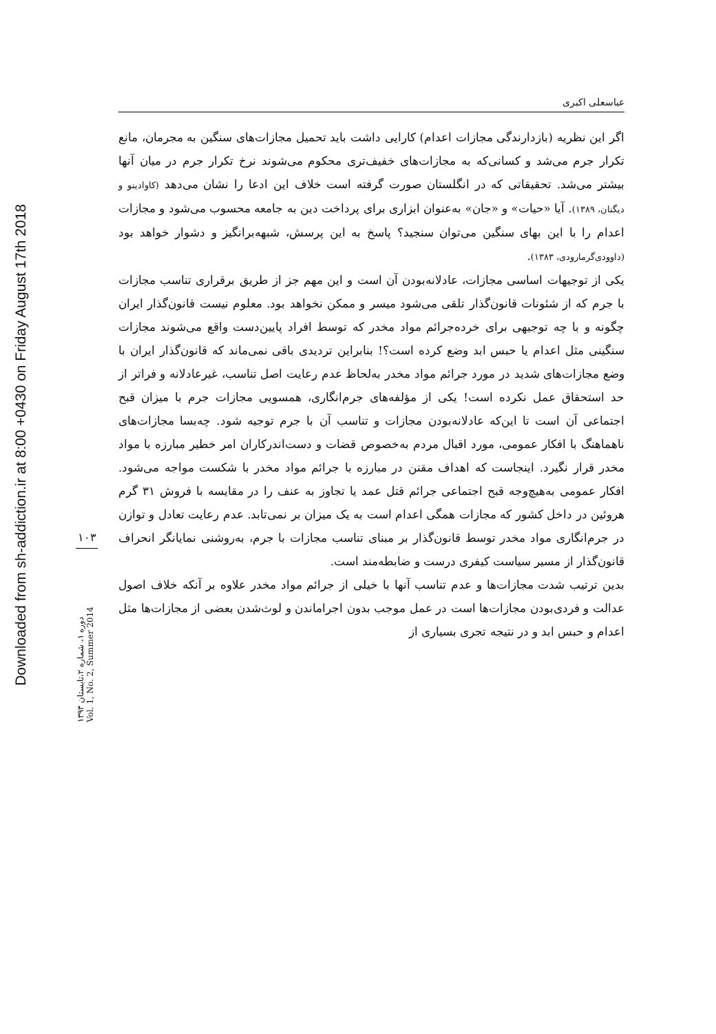Downloaded from sh-addiction.ir at 8:00 +0430 on Friday August 17th 2018
۱۰۳
دوره ۱، شماره ۲،تابستان ۱۳۹۳
Vol. 1, No. 2, Summer 2014
عباسعلی اکبری
اگر این نظریه (بازدارندگی مجازات اعدام) کارایی داشت باید تحمیل مجازات‌های سنگین به مجرمان، مانع تکرار جرم می‌شد و کسانی‌که به مجازات‌های خفیف‌تری محکوم می‌شوند نرخ تکرار جرم در میان آنها بیشتر می‌شد. تحقیقاتی که در انگلستان صورت گرفته است خلاف این ادعا را نشان می‌دهد (کاوادینو و دیگنان، ۱۳۸۹). آیا «حیات» و «جان» به‌عنوان ابزاری برای پرداخت دین به جامعه محسوب می‌شود و مجازات اعدام را با این بهای سنگین می‌توان سنجید؟ پاسخ به این پرسش، شبهه‌برانگیز و دشوار خواهد بود (داوودی‌گرمارودی، ۱۳۸۳).
یکی از توجیهات اساسی مجازات، عادلانه‌بودن آن است و این مهم جز از طریق برقراری تناسب مجازات با جرم که از شئونات قانون‌گذار تلقی می‌شود میسر و ممکن نخواهد بود. معلوم نیست قانون‌گذار ایران چگونه و با چه توجیهی برای خرده‌جرائم مواد مخدر که توسط افراد پایین‌دست واقع می‌شوند مجازات سنگینی مثل اعدام یا حبس ابد وضع کرده است؟! بنابراین تردیدی باقی نمی‌ماند که قانون‌گذار ایران با وضع مجازات‌های شدید در مورد جرائم مواد مخدر به‌لحاظ عدم رعایت اصل تناسب، غیرعادلانه و فراتر از حد استحقاق عمل نکرده است! یکی از مؤلفه‌های جرم‌انگاری، همسویی مجازات جرم با میزان قبح اجتماعی آن است تا این‌که عادلانه‌بودن مجازات و تناسب آن با جرم توجیه شود. چه‌بسا مجازات‌های ناهماهنگ با افکار عمومی، مورد اقبال مردم به‌خصوص قضات و دست‌اندرکاران امر خطیر مبارزه با مواد مخدر قرار نگیرد. اینجاست که اهداف مقنن در مبارزه با جرائم مواد مخدر با شکست مواجه می‌شود. افکار عمومی به‌هیچ‌وجه قبح اجتماعی جرائم قتل عمد یا تجاوز به عنف را در مقایسه با فروش ۳۱ گرم هروئین در داخل کشور که مجازات همگی اعدام است به یک میزان بر نمی‌تابد. عدم رعایت تعادل و توازن در جرم‌انگاری مواد مخدر توسط قانون‌گذار بر مبنای تناسب مجازات با جرم، به‌روشنی نمایانگر انحراف قانون‌گذار از مسیر سیاست کیفری درست و ضابطه‌مند است.
بدین ترتیب شدت مجازات‌ها و عدم تناسب آنها با خیلی از جرائم مواد مخدر علاوه بر آنکه خلاف اصول عدالت و فردی‌بودن مجازات‌ها است در عمل موجب بدون اجراماندن و لوث‌شدن بعضی از مجازات‌ها مثل اعدام و حبس ابد و در نتیجه تجری بسیاری از